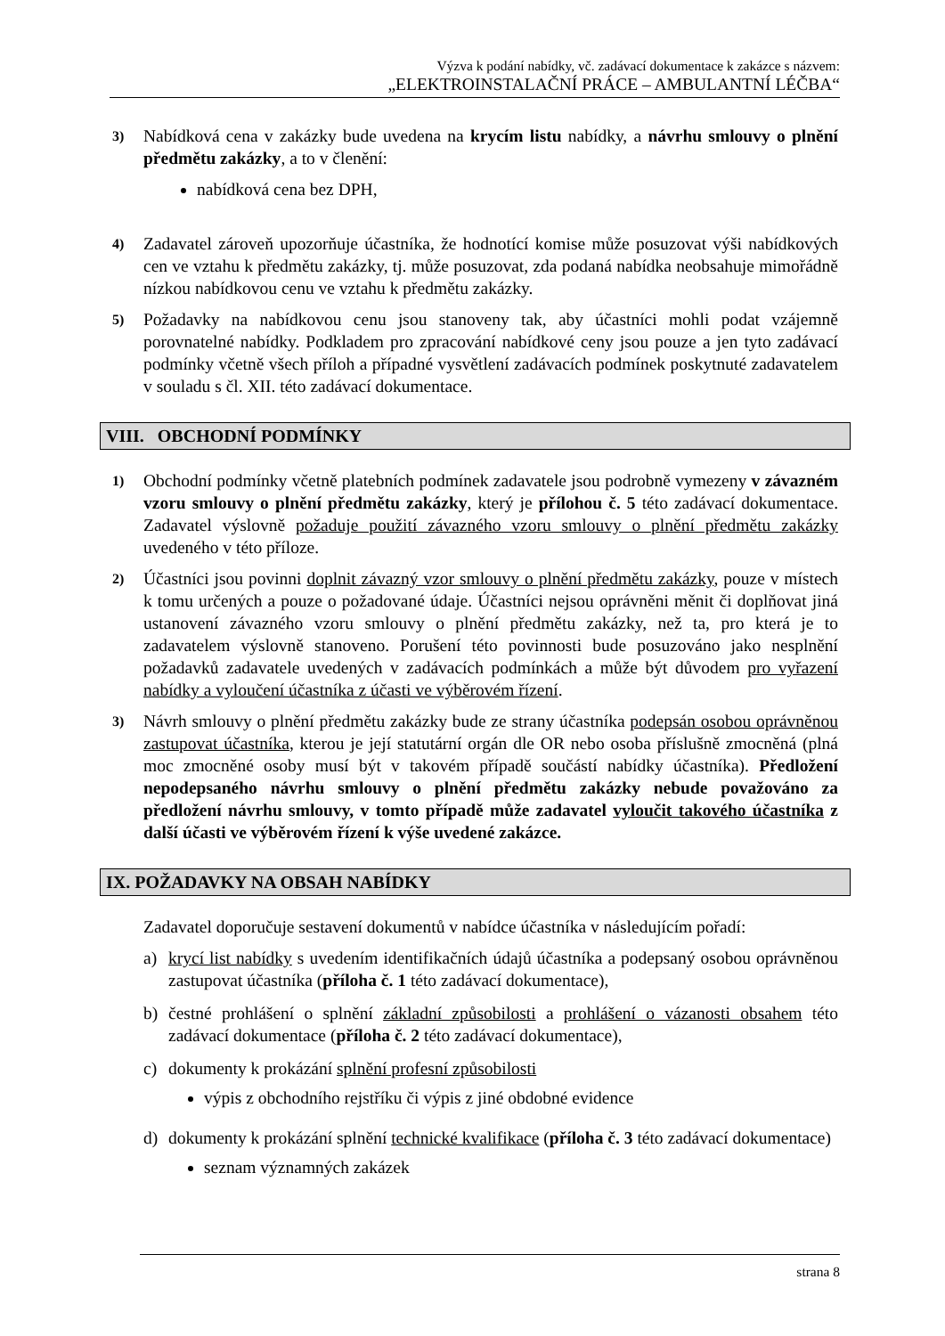Výzva k podání nabídky, vč. zadávací dokumentace k zakázce s názvem:
„ELEKTROINSTALAČNÍ PRÁCE – AMBULANTNÍ LÉČBA“
3) Nabídková cena v zakázky bude uvedena na krycím listu nabídky, a návrhu smlouvy o plnění předmětu zakázky, a to v členění:
nabídková cena bez DPH,
4) Zadavatel zároveň upozorňuje účastníka, že hodnotící komise může posuzovat výši nabídkových cen ve vztahu k předmětu zakázky, tj. může posuzovat, zda podaná nabídka neobsahuje mimořádně nízkou nabídkovou cenu ve vztahu k předmětu zakázky.
5) Požadavky na nabídkovou cenu jsou stanoveny tak, aby účastníci mohli podat vzájemně porovnatelné nabídky. Podkladem pro zpracování nabídkové ceny jsou pouze a jen tyto zadávací podmínky včetně všech příloh a případné vysvětlení zadávacích podmínek poskytnuté zadavatelem v souladu s čl. XII. této zadávací dokumentace.
VIII. OBCHODNÍ PODMÍNKY
1) Obchodní podmínky včetně platebních podmínek zadavatele jsou podrobně vymezeny v závazném vzoru smlouvy o plnění předmětu zakázky, který je přílohou č. 5 této zadávací dokumentace. Zadavatel výslovně požaduje použití závazného vzoru smlouvy o plnění předmětu zakázky uvedeného v této příloze.
2) Účastníci jsou povinni doplnit závazný vzor smlouvy o plnění předmětu zakázky, pouze v místech k tomu určených a pouze o požadované údaje. Účastníci nejsou oprávněni měnit či doplňovat jiná ustanovení závazného vzoru smlouvy o plnění předmětu zakázky, než ta, pro která je to zadavatelem výslovně stanoveno. Porušení této povinnosti bude posuzováno jako nesplnění požadavků zadavatele uvedených v zadávacích podmínkách a může být důvodem pro vyřazení nabídky a vyloučení účastníka z účasti ve výběrovém řízení.
3) Návrh smlouvy o plnění předmětu zakázky bude ze strany účastníka podepsán osobou oprávněnou zastupovat účastníka, kterou je její statutární orgán dle OR nebo osoba příslušně zmocněná (plná moc zmocněné osoby musí být v takovém případě součástí nabídky účastníka). Předložení nepodepsaného návrhu smlouvy o plnění předmětu zakázky nebude považováno za předložení návrhu smlouvy, v tomto případě může zadavatel vyloučit takového účastníka z další účasti ve výběrovém řízení k výše uvedené zakázce.
IX. POŽADAVKY NA OBSAH NABÍDKY
Zadavatel doporučuje sestavení dokumentů v nabídce účastníka v následujícím pořadí:
a) krycí list nabídky s uvedením identifikačních údajů účastníka a podepsaný osobou oprávněnou zastupovat účastníka (příloha č. 1 této zadávací dokumentace),
b) čestné prohlášení o splnění základní způsobilosti a prohlášení o vázanosti obsahem této zadávací dokumentace (příloha č. 2 této zadávací dokumentace),
c) dokumenty k prokázání splnění profesní způsobilosti
výpis z obchodního rejstříku či výpis z jiné obdobné evidence
d) dokumenty k prokázání splnění technické kvalifikace (příloha č. 3 této zadávací dokumentace)
seznam významných zakázek
strana 8